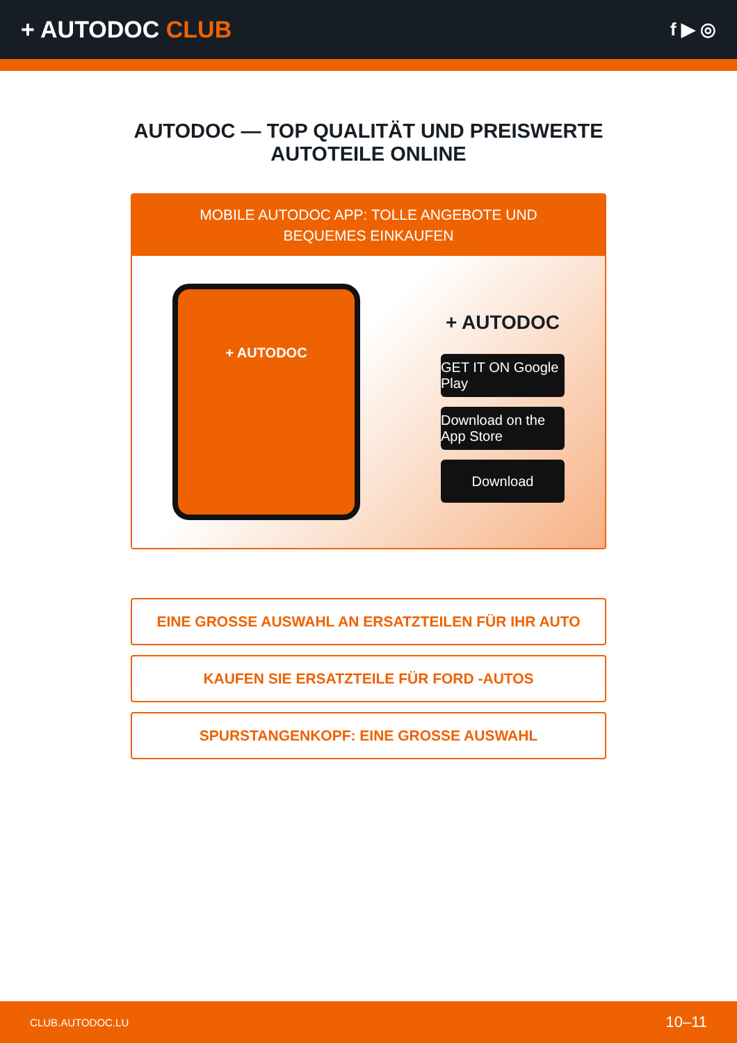+ AUTODOC CLUB
f ▶ ◎
AUTODOC — TOP QUALITÄT UND PREISWERTE
AUTOTEILE ONLINE
MOBILE AUTODOC APP: TOLLE ANGEBOTE UND BEQUEMES EINKAUFEN
+ AUTODOC
+ AUTODOC
GET IT ON Google Play
Download on the App Store
Download
EINE GROSSE AUSWAHL AN ERSATZTEILEN FÜR IHR AUTO
KAUFEN SIE ERSATZTEILE FÜR FORD -AUTOS
SPURSTANGENKOPF: EINE GROSSE AUSWAHL
CLUB.AUTODOC.LU 10–11